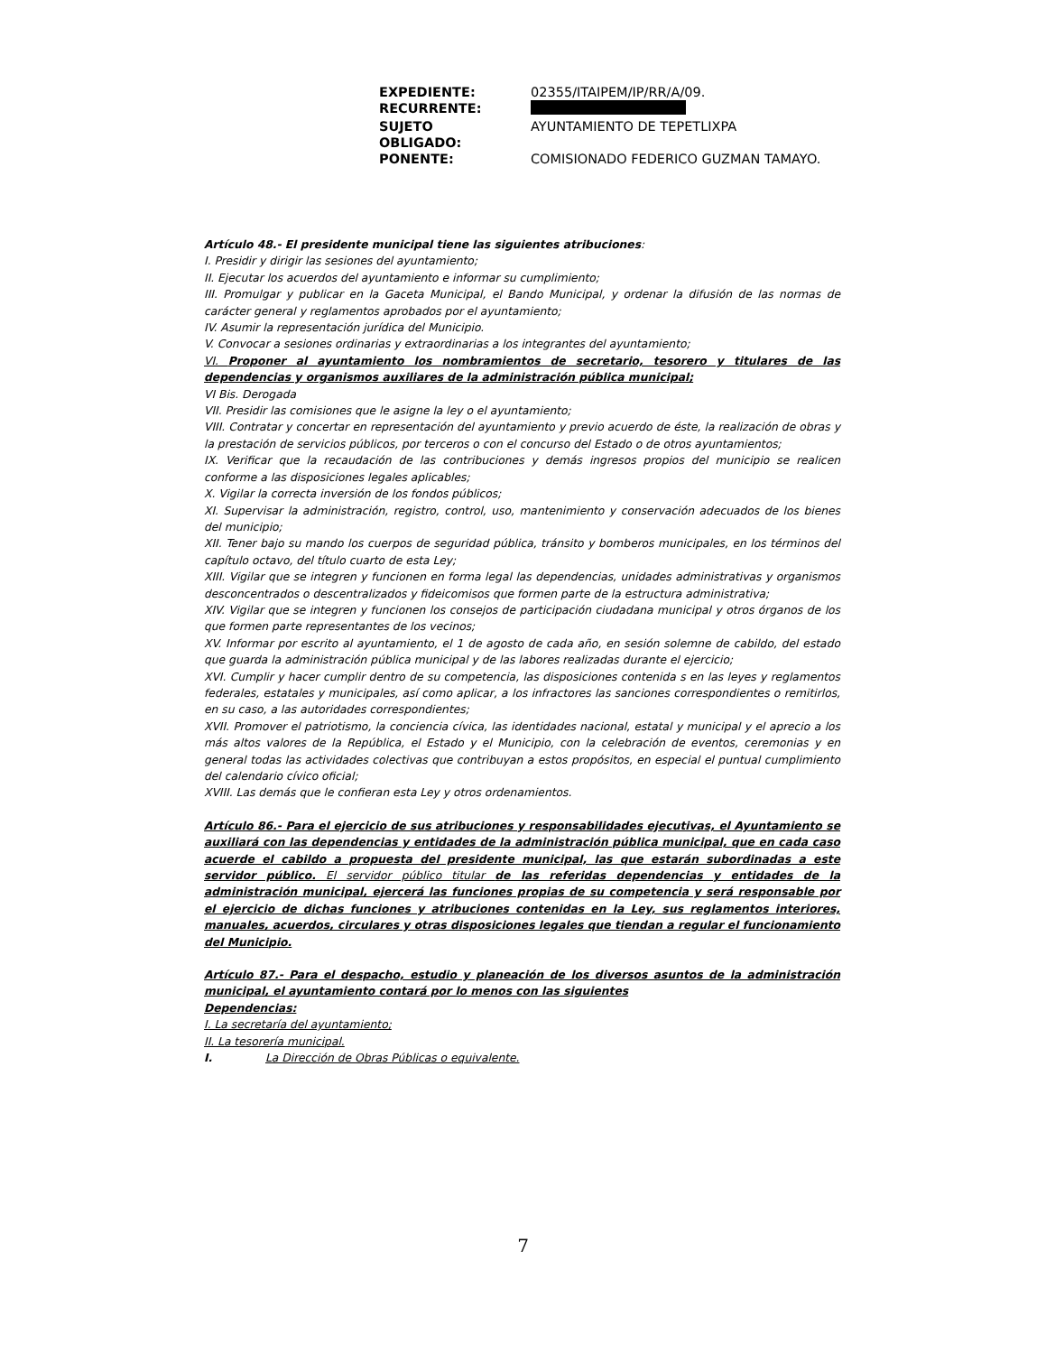| EXPEDIENTE: | 02355/ITAIPEM/IP/RR/A/09. |
| RECURRENTE: | |
| SUJETO OBLIGADO: | AYUNTAMIENTO DE TEPETLIXPA |
| PONENTE: | COMISIONADO FEDERICO GUZMAN TAMAYO. |
Artículo 48.- El presidente municipal tiene las siguientes atribuciones:
I. Presidir y dirigir las sesiones del ayuntamiento;
II. Ejecutar los acuerdos del ayuntamiento e informar su cumplimiento;
III. Promulgar y publicar en la Gaceta Municipal, el Bando Municipal, y ordenar la difusión de las normas de carácter general y reglamentos aprobados por el ayuntamiento;
IV. Asumir la representación jurídica del Municipio.
V. Convocar a sesiones ordinarias y extraordinarias a los integrantes del ayuntamiento;
VI. Proponer al ayuntamiento los nombramientos de secretario, tesorero y titulares de las dependencias y organismos auxiliares de la administración pública municipal;
VI Bis. Derogada
VII. Presidir las comisiones que le asigne la ley o el ayuntamiento;
VIII. Contratar y concertar en representación del ayuntamiento y previo acuerdo de éste, la realización de obras y la prestación de servicios públicos, por terceros o con el concurso del Estado o de otros ayuntamientos;
IX. Verificar que la recaudación de las contribuciones y demás ingresos propios del municipio se realicen conforme a las disposiciones legales aplicables;
X. Vigilar la correcta inversión de los fondos públicos;
XI. Supervisar la administración, registro, control, uso, mantenimiento y conservación adecuados de los bienes del municipio;
XII. Tener bajo su mando los cuerpos de seguridad pública, tránsito y bomberos municipales, en los términos del capítulo octavo, del título cuarto de esta Ley;
XIII. Vigilar que se integren y funcionen en forma legal las dependencias, unidades administrativas y organismos desconcentrados o descentralizados y fideicomisos que formen parte de la estructura administrativa;
XIV. Vigilar que se integren y funcionen los consejos de participación ciudadana municipal y otros órganos de los que formen parte representantes de los vecinos;
XV. Informar por escrito al ayuntamiento, el 1 de agosto de cada año, en sesión solemne de cabildo, del estado que guarda la administración pública municipal y de las labores realizadas durante el ejercicio;
XVI. Cumplir y hacer cumplir dentro de su competencia, las disposiciones contenida s en las leyes y reglamentos federales, estatales y municipales, así como aplicar, a los infractores las sanciones correspondientes o remitirlos, en su caso, a las autoridades correspondientes;
XVII. Promover el patriotismo, la conciencia cívica, las identidades nacional, estatal y municipal y el aprecio a los más altos valores de la República, el Estado y el Municipio, con la celebración de eventos, ceremonias y en general todas las actividades colectivas que contribuyan a estos propósitos, en especial el puntual cumplimiento del calendario cívico oficial;
XVIII. Las demás que le confieran esta Ley y otros ordenamientos.
Artículo 86.- Para el ejercicio de sus atribuciones y responsabilidades ejecutivas, el Ayuntamiento se auxiliará con las dependencias y entidades de la administración pública municipal, que en cada caso acuerde el cabildo a propuesta del presidente municipal, las que estarán subordinadas a este servidor público. El servidor público titular de las referidas dependencias y entidades de la administración municipal, ejercerá las funciones propias de su competencia y será responsable por el ejercicio de dichas funciones y atribuciones contenidas en la Ley, sus reglamentos interiores, manuales, acuerdos, circulares y otras disposiciones legales que tiendan a regular el funcionamiento del Municipio.
Artículo 87.- Para el despacho, estudio y planeación de los diversos asuntos de la administración municipal, el ayuntamiento contará por lo menos con las siguientes
Dependencias:
I. La secretaría del ayuntamiento;
II. La tesorería municipal.
I. La Dirección de Obras Públicas o equivalente.
7